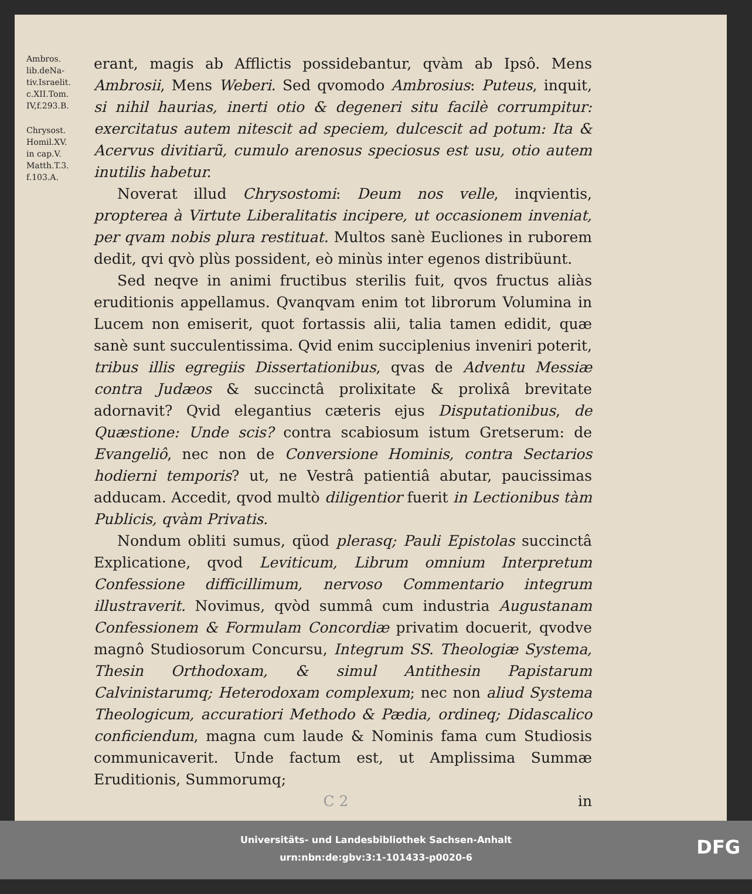Ambros.
lib.deNa-
tiv.Israelit.
c.XII.Tom.
IV,f.293.B.
Chrysost.
Homil.XV.
in cap.V.
Matth.T.3.
f.103.A.
erant, magis ab Afflictis possidebantur, qvàm ab Ipsô. Mens Ambrosii, Mens Weberi. Sed qvomodo Ambrosius: Puteus, inquit, si nihil haurias, inerti otio & degeneri situ facilè corrumpitur: exercitatus autem nitescit ad speciem, dulcescit ad potum: Ita & Acervus divitiarũ, cumulo arenosus speciosus est usu, otio autem inutilis habetur.
Noverat illud Chrysostomi: Deum nos velle, inqvientis, propterea à Virtute Liberalitatis incipere, ut occasionem inveniat, per qvam nobis plura restituat. Multos sanè Eucliones in ruborem dedit, qvi qvò plùs possident, eò minùs inter egenos distribüunt.
Sed neqve in animi fructibus sterilis fuit, qvos fructus aliàs eruditionis appellamus. Qvanqvam enim tot librorum Volumina in Lucem non emiserit, quot fortassis alii, talia tamen edidit, quæ sanè sunt succulentissima. Qvid enim succiplenius inveniri poterit, tribus illis egregiis Dissertationibus, qvas de Adventu Messiæ contra Judæos & succinctâ prolixitate & prolixâ brevitate adornavit? Qvid elegantius cæteris ejus Disputationibus, de Quæstione: Unde scis? contra scabiosum istum Gretserum: de Evangeliô, nec non de Conversione Hominis, contra Sectarios hodierni temporis? ut, ne Vestrâ patientiâ abutar, paucissimas adducam. Accedit, qvod multò diligentior fuerit in Lectionibus tàm Publicis, qvàm Privatis.
Nondum obliti sumus, qüod plerasq; Pauli Epistolas succinctâ Explicatione, qvod Leviticum, Librum omnium Interpretum Confessione difficillimum, nervoso Commentario integrum illustraverit. Novimus, qvòd summâ cum industria Augustanam Confessionem & Formulam Concordiæ privatim docuerit, qvodve magnô Studiosorum Concursu, Integrum SS. Theologiæ Systema, Thesin Orthodoxam, & simul Antithesin Papistarum Calvinistarumq; Heterodoxam complexum; nec non aliud Systema Theologicum, accuratiori Methodo & Pædia, ordineq; Didascalico conficiendum, magna cum laude & Nominis fama cum Studiosis communicaverit. Unde factum est, ut Amplissima Summæ Eruditionis, Summorumq;
C 2 in
Universitäts- und Landesbibliothek Sachsen-Anhalt
urn:nbn:de:gbv:3:1-101433-p0020-6
DFG